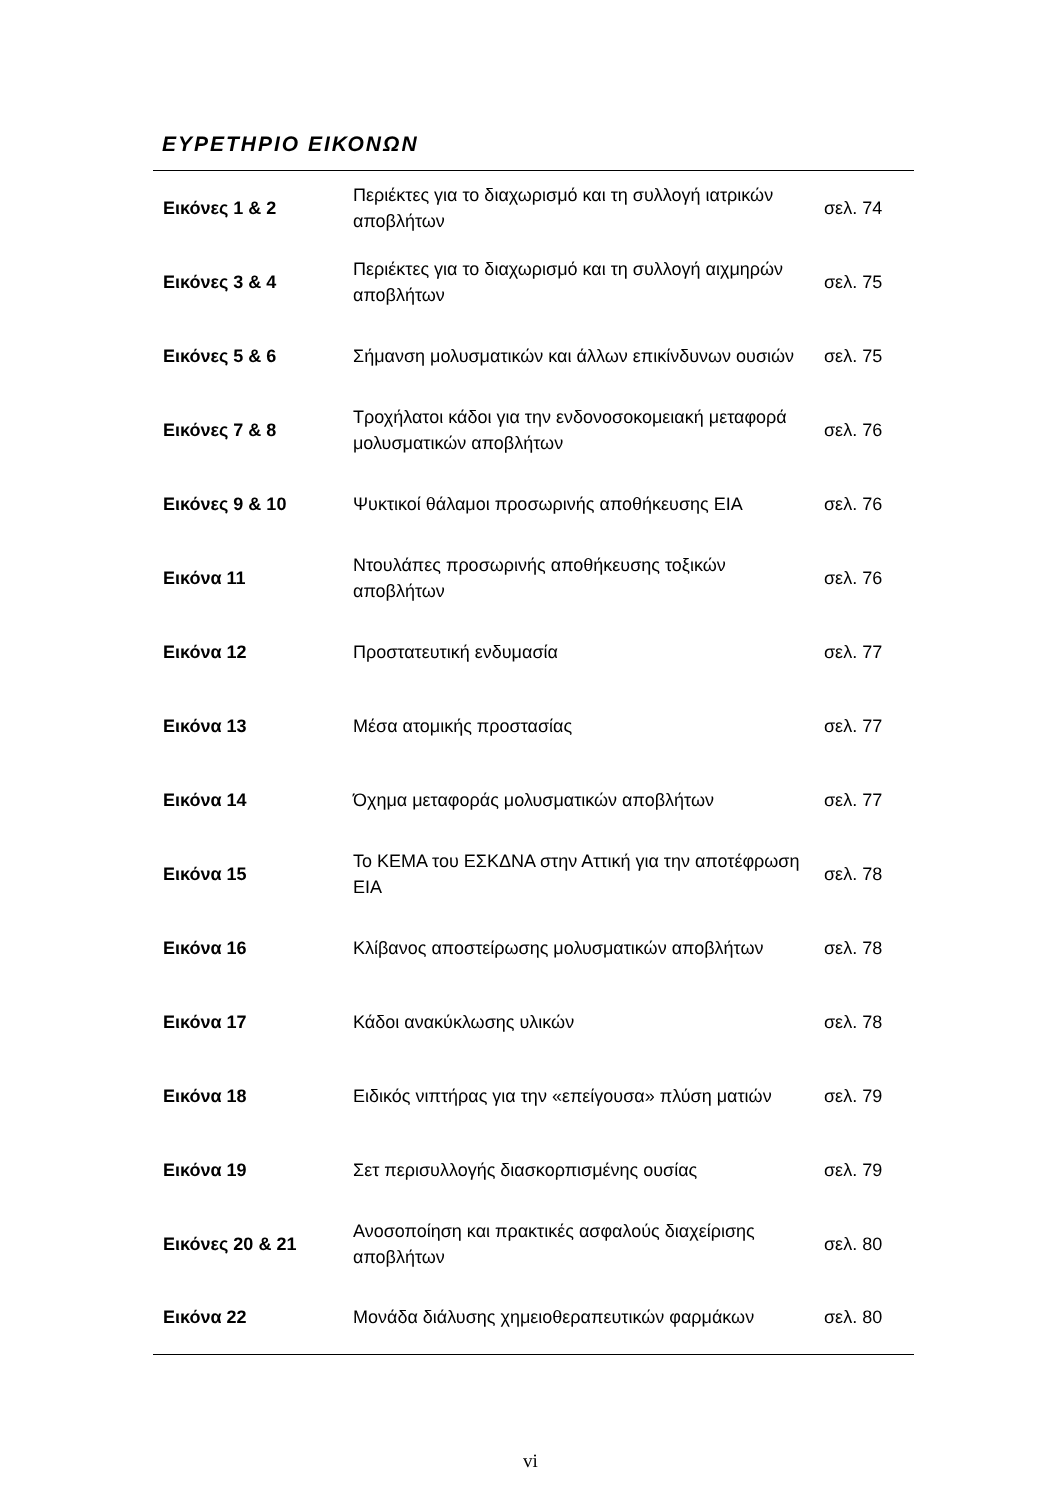ΕΥΡΕΤΗΡΙΟ ΕΙΚΟΝΩΝ
| Εικόνες 1 & 2 | Περιέκτες για το διαχωρισμό και τη συλλογή ιατρικών αποβλήτων | σελ. 74 |
| Εικόνες 3 & 4 | Περιέκτες για το διαχωρισμό και τη συλλογή αιχμηρών αποβλήτων | σελ. 75 |
| Εικόνες 5 & 6 | Σήμανση μολυσματικών και άλλων επικίνδυνων ουσιών | σελ. 75 |
| Εικόνες 7 & 8 | Τροχήλατοι κάδοι για την ενδονοσοκομειακή μεταφορά μολυσματικών αποβλήτων | σελ. 76 |
| Εικόνες 9 & 10 | Ψυκτικοί θάλαμοι προσωρινής αποθήκευσης ΕΙΑ | σελ. 76 |
| Εικόνα 11 | Ντουλάπες προσωρινής αποθήκευσης τοξικών αποβλήτων | σελ. 76 |
| Εικόνα 12 | Προστατευτική ενδυμασία | σελ. 77 |
| Εικόνα 13 | Μέσα ατομικής προστασίας | σελ. 77 |
| Εικόνα 14 | Όχημα μεταφοράς μολυσματικών αποβλήτων | σελ. 77 |
| Εικόνα 15 | Το ΚΕΜΑ του ΕΣΚΔΝΑ στην Αττική για την αποτέφρωση ΕΙΑ | σελ. 78 |
| Εικόνα 16 | Κλίβανος αποστείρωσης μολυσματικών αποβλήτων | σελ. 78 |
| Εικόνα 17 | Κάδοι ανακύκλωσης υλικών | σελ. 78 |
| Εικόνα 18 | Ειδικός νιπτήρας για την «επείγουσα» πλύση ματιών | σελ. 79 |
| Εικόνα 19 | Σετ περισυλλογής διασκορπισμένης ουσίας | σελ. 79 |
| Εικόνες 20 & 21 | Ανοσοποίηση και πρακτικές ασφαλούς διαχείρισης αποβλήτων | σελ. 80 |
| Εικόνα 22 | Μονάδα διάλυσης χημειοθεραπευτικών φαρμάκων | σελ. 80 |
vi